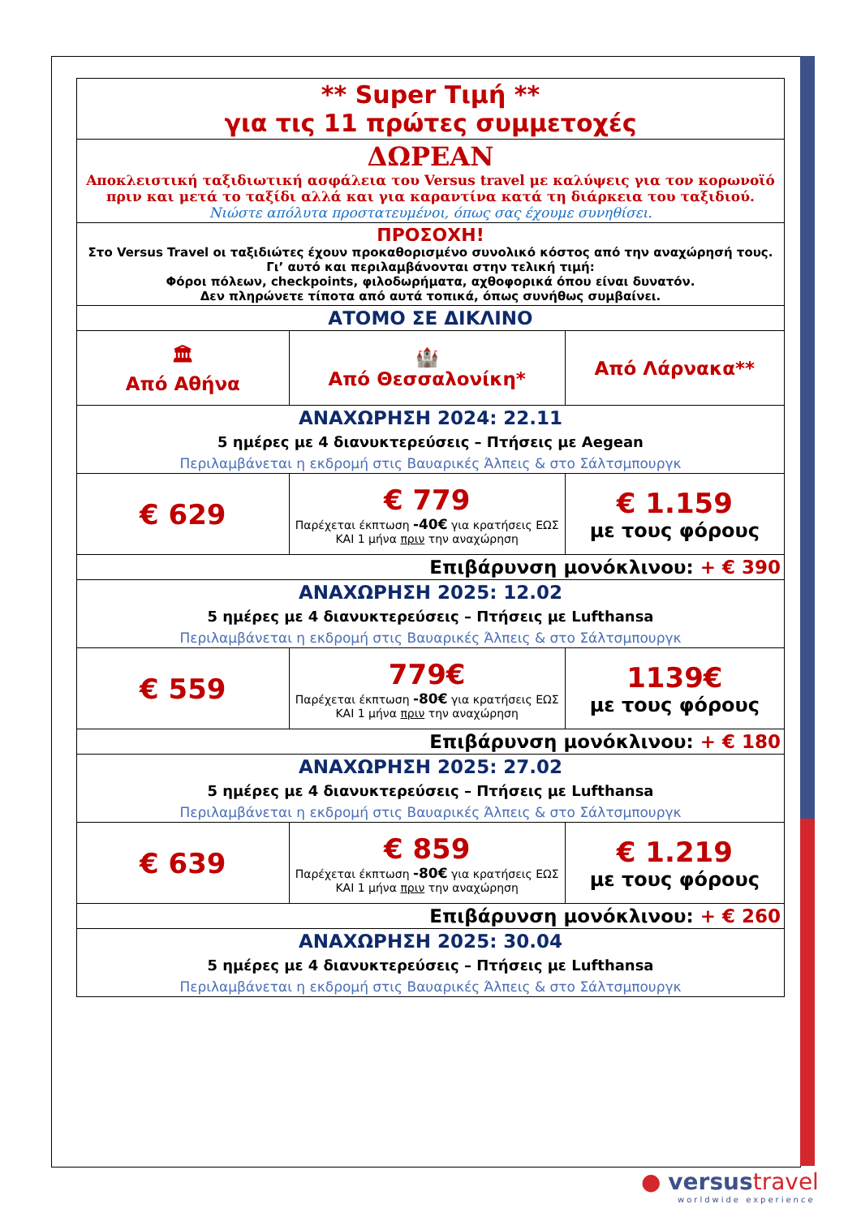| ** Super Τιμή ** για τις 11 πρώτες συμμετοχές | | |
| ΔΩΡΕΑΝ Αποκλειστική ταξιδιωτική ασφάλεια του Versus travel με καλύψεις για τον κορωνοϊό πριν και μετά το ταξίδι αλλά και για καραντίνα κατά τη διάρκεια του ταξιδιού. Νιώστε απόλυτα προστατευμένοι, όπως σας έχουμε συνηθίσει. | | |
| ΠΡΟΣΟΧΗ! Στο Versus Travel οι ταξιδιώτες έχουν προκαθορισμένο συνολικό κόστος από την αναχώρησή τους. Γι’ αυτό και περιλαμβάνονται στην τελική τιμή: Φόροι πόλεων, checkpoints, φιλοδωρήματα, αχθοφορικά όπου είναι δυνατόν. Δεν πληρώνετε τίποτα από αυτά τοπικά, όπως συνήθως συμβαίνει. | | |
| ΑΤΟΜΟ ΣΕ ΔΙΚΛΙΝΟ | | |
| 🏛 Από Αθήνα | 🏰 Από Θεσσαλονίκη* | Από Λάρνακα** |
| ΑΝΑΧΩΡΗΣΗ 2024: 22.11 5 ημέρες με 4 διανυκτερεύσεις – Πτήσεις με Aegean Περιλαμβάνεται η εκδρομή στις Βαυαρικές Άλπεις & στο Σάλτσμπουργκ | | |
| € 629 | € 779 Παρέχεται έκπτωση -40€ για κρατήσεις ΕΩΣ ΚΑΙ 1 μήνα πριν την αναχώρηση | € 1.159 με τους φόρους |
| Επιβάρυνση μονόκλινου: + € 390 | | |
| ΑΝΑΧΩΡΗΣΗ 2025: 12.02 5 ημέρες με 4 διανυκτερεύσεις – Πτήσεις με Lufthansa Περιλαμβάνεται η εκδρομή στις Βαυαρικές Άλπεις & στο Σάλτσμπουργκ | | |
| € 559 | 779€ Παρέχεται έκπτωση -80€ για κρατήσεις ΕΩΣ ΚΑΙ 1 μήνα πριν την αναχώρηση | 1139€ με τους φόρους |
| Επιβάρυνση μονόκλινου: + € 180 | | |
| ΑΝΑΧΩΡΗΣΗ 2025: 27.02 5 ημέρες με 4 διανυκτερεύσεις – Πτήσεις με Lufthansa Περιλαμβάνεται η εκδρομή στις Βαυαρικές Άλπεις & στο Σάλτσμπουργκ | | |
| € 639 | € 859 Παρέχεται έκπτωση -80€ για κρατήσεις ΕΩΣ ΚΑΙ 1 μήνα πριν την αναχώρηση | € 1.219 με τους φόρους |
| Επιβάρυνση μονόκλινου: + € 260 | | |
| ΑΝΑΧΩΡΗΣΗ 2025: 30.04 5 ημέρες με 4 διανυκτερεύσεις – Πτήσεις με Lufthansa Περιλαμβάνεται η εκδρομή στις Βαυαρικές Άλπεις & στο Σάλτσμπουργκ | | |
● versus travel
worldwide experience